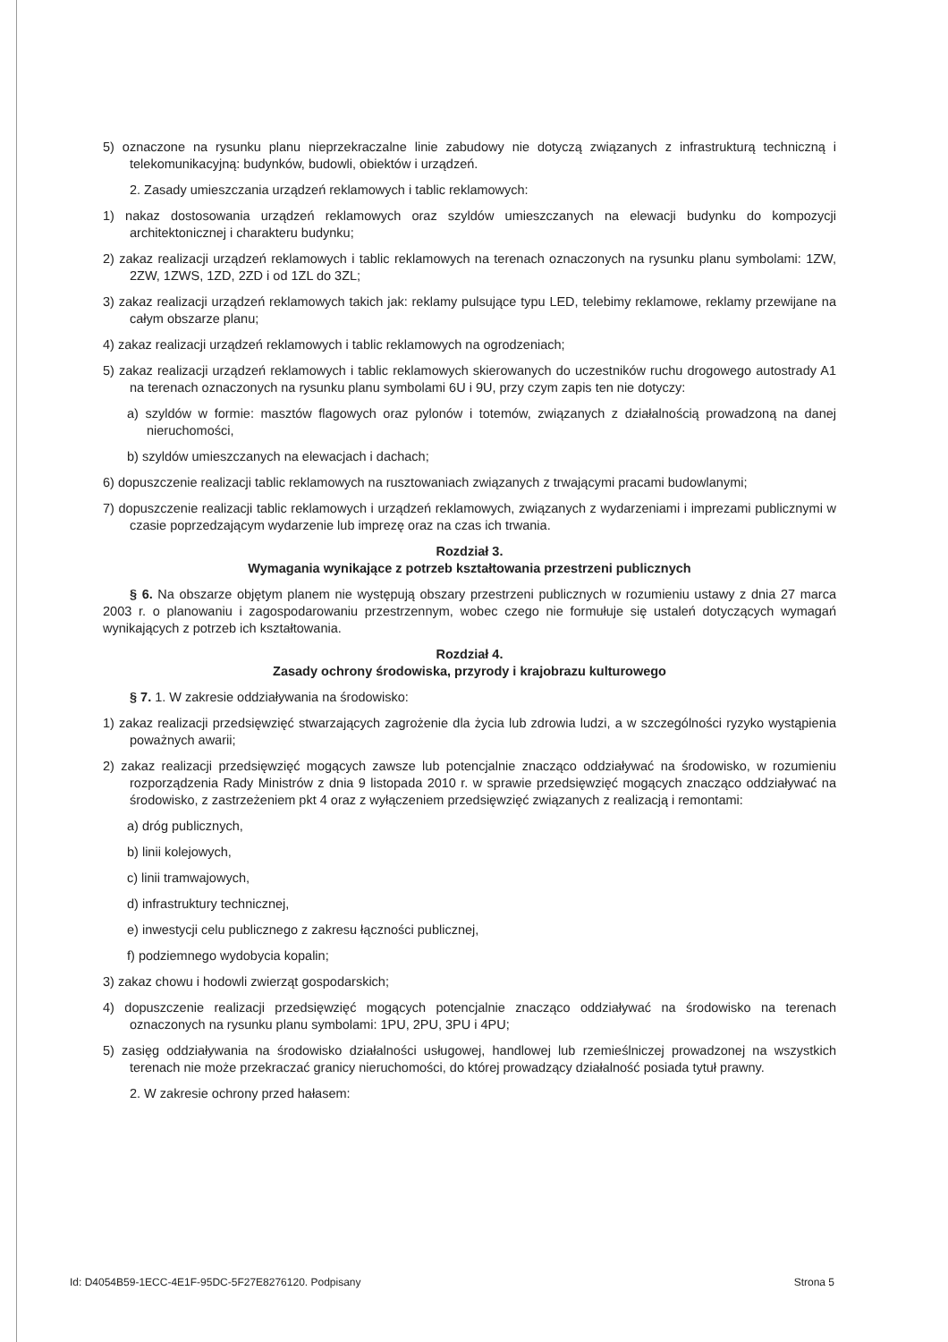5) oznaczone na rysunku planu nieprzekraczalne linie zabudowy nie dotyczą związanych z infrastrukturą techniczną i telekomunikacyjną: budynków, budowli, obiektów i urządzeń.
2. Zasady umieszczania urządzeń reklamowych i tablic reklamowych:
1) nakaz dostosowania urządzeń reklamowych oraz szyldów umieszczanych na elewacji budynku do kompozycji architektonicznej i charakteru budynku;
2) zakaz realizacji urządzeń reklamowych i tablic reklamowych na terenach oznaczonych na rysunku planu symbolami: 1ZW, 2ZW, 1ZWS, 1ZD, 2ZD i od 1ZL do 3ZL;
3) zakaz realizacji urządzeń reklamowych takich jak: reklamy pulsujące typu LED, telebimy reklamowe, reklamy przewijane na całym obszarze planu;
4) zakaz realizacji urządzeń reklamowych i tablic reklamowych na ogrodzeniach;
5) zakaz realizacji urządzeń reklamowych i tablic reklamowych skierowanych do uczestników ruchu drogowego autostrady A1 na terenach oznaczonych na rysunku planu symbolami 6U i 9U, przy czym zapis ten nie dotyczy:
a) szyldów w formie: masztów flagowych oraz pylonów i totemów, związanych z działalnością prowadzoną na danej nieruchomości,
b) szyldów umieszczanych na elewacjach i dachach;
6) dopuszczenie realizacji tablic reklamowych na rusztowaniach związanych z trwającymi pracami budowlanymi;
7) dopuszczenie realizacji tablic reklamowych i urządzeń reklamowych, związanych z wydarzeniami i imprezami publicznymi w czasie poprzedzającym wydarzenie lub imprezę oraz na czas ich trwania.
Rozdział 3.
Wymagania wynikające z potrzeb kształtowania przestrzeni publicznych
§ 6. Na obszarze objętym planem nie występują obszary przestrzeni publicznych w rozumieniu ustawy z dnia 27 marca 2003 r. o planowaniu i zagospodarowaniu przestrzennym, wobec czego nie formułuje się ustaleń dotyczących wymagań wynikających z potrzeb ich kształtowania.
Rozdział 4.
Zasady ochrony środowiska, przyrody i krajobrazu kulturowego
§ 7. 1. W zakresie oddziaływania na środowisko:
1) zakaz realizacji przedsięwzięć stwarzających zagrożenie dla życia lub zdrowia ludzi, a w szczególności ryzyko wystąpienia poważnych awarii;
2) zakaz realizacji przedsięwzięć mogących zawsze lub potencjalnie znacząco oddziaływać na środowisko, w rozumieniu rozporządzenia Rady Ministrów z dnia 9 listopada 2010 r. w sprawie przedsięwzięć mogących znacząco oddziaływać na środowisko, z zastrzeżeniem pkt 4 oraz z wyłączeniem przedsięwzięć związanych z realizacją i remontami:
a) dróg publicznych,
b) linii kolejowych,
c) linii tramwajowych,
d) infrastruktury technicznej,
e) inwestycji celu publicznego z zakresu łączności publicznej,
f) podziemnego wydobycia kopalin;
3) zakaz chowu i hodowli zwierząt gospodarskich;
4) dopuszczenie realizacji przedsięwzięć mogących potencjalnie znacząco oddziaływać na środowisko na terenach oznaczonych na rysunku planu symbolami: 1PU, 2PU, 3PU i 4PU;
5) zasięg oddziaływania na środowisko działalności usługowej, handlowej lub rzemieślniczej prowadzonej na wszystkich terenach nie może przekraczać granicy nieruchomości, do której prowadzący działalność posiada tytuł prawny.
2. W zakresie ochrony przed hałasem:
Id: D4054B59-1ECC-4E1F-95DC-5F27E8276120. Podpisany Strona 5